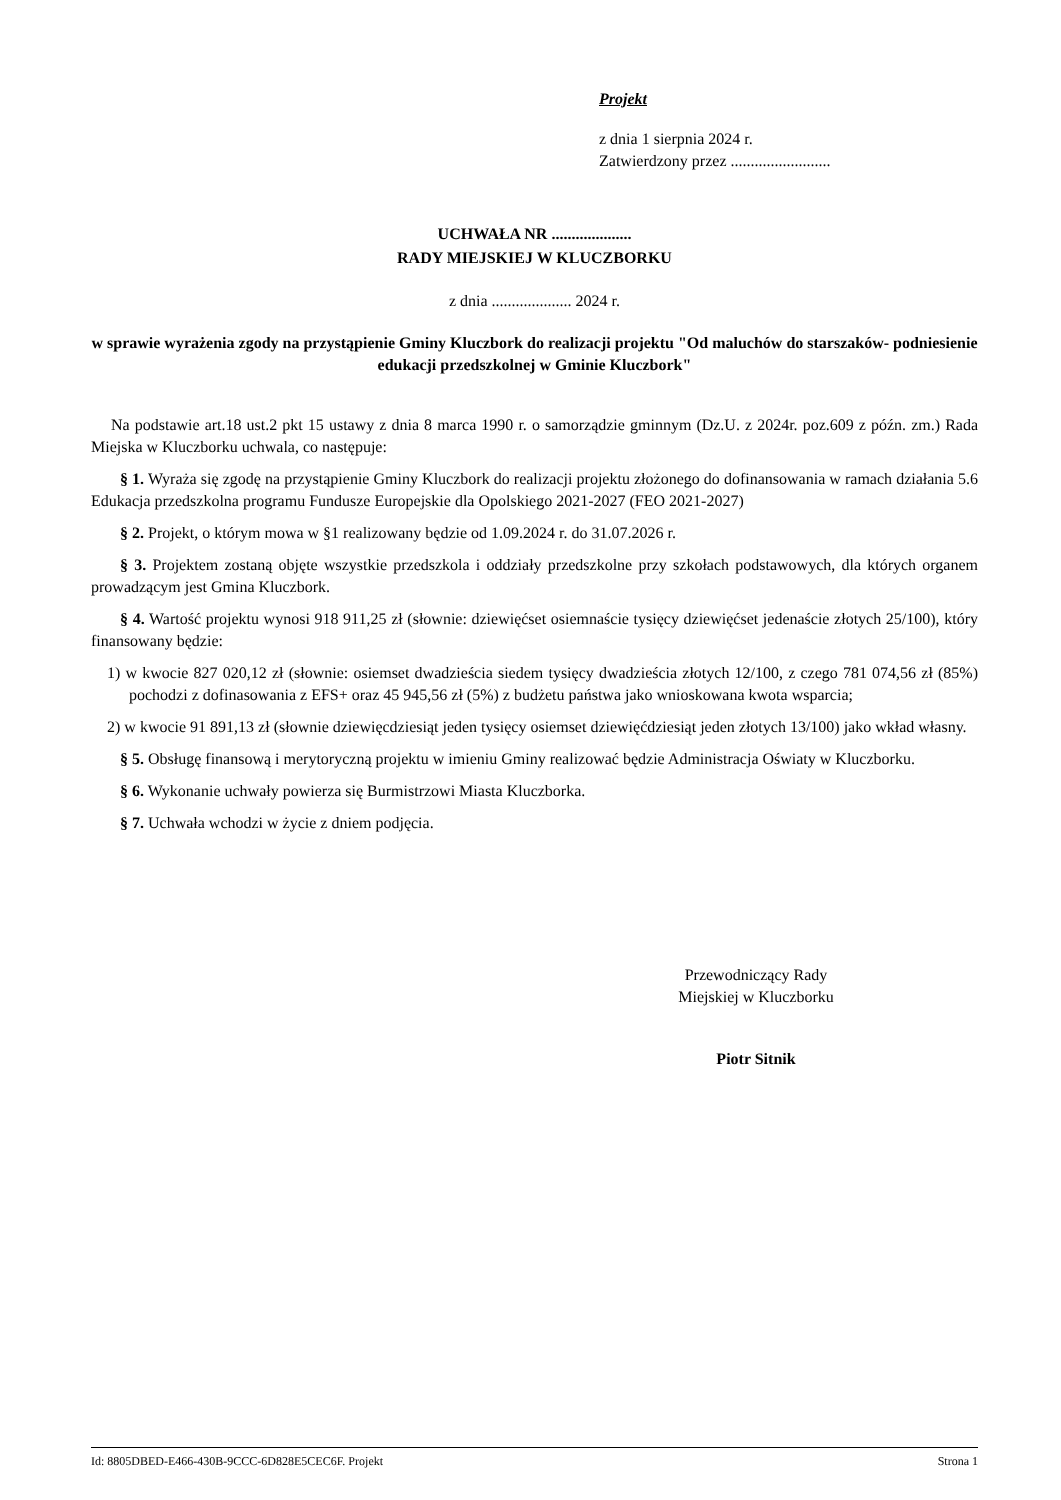Projekt
z dnia 1 sierpnia 2024 r.
Zatwierdzony przez .........................
UCHWAŁA NR ....................
RADY MIEJSKIEJ W KLUCZBORKU
z dnia .................... 2024 r.
w sprawie wyrażenia zgody na przystąpienie Gminy Kluczbork do realizacji projektu "Od maluchów do starszaków- podniesienie edukacji przedszkolnej w Gminie Kluczbork"
Na podstawie art.18 ust.2 pkt 15 ustawy z dnia 8 marca 1990 r. o samorządzie gminnym (Dz.U. z 2024r. poz.609 z późn. zm.) Rada Miejska w Kluczborku uchwala, co następuje:
§ 1. Wyraża się zgodę na przystąpienie Gminy Kluczbork do realizacji projektu złożonego do dofinansowania w ramach działania 5.6 Edukacja przedszkolna programu Fundusze Europejskie dla Opolskiego 2021-2027 (FEO 2021-2027)
§ 2. Projekt, o którym mowa w §1 realizowany będzie od 1.09.2024 r. do 31.07.2026 r.
§ 3. Projektem zostaną objęte wszystkie przedszkola i oddziały przedszkolne przy szkołach podstawowych, dla których organem prowadzącym jest Gmina Kluczbork.
§ 4. Wartość projektu wynosi 918 911,25 zł (słownie: dziewięćset osiemnaście tysięcy dziewięćset jedenaście złotych 25/100), który finansowany będzie:
1) w kwocie 827 020,12 zł (słownie: osiemset dwadzieścia siedem tysięcy dwadzieścia złotych 12/100, z czego 781 074,56 zł (85%) pochodzi z dofinasowania z EFS+ oraz 45 945,56 zł (5%) z budżetu państwa jako wnioskowana kwota wsparcia;
2) w kwocie 91 891,13 zł (słownie dziewięcdziesiąt jeden tysięcy osiemset dziewięćdziesiąt jeden złotych 13/100) jako wkład własny.
§ 5. Obsługę finansową i merytoryczną projektu w imieniu Gminy realizować będzie Administracja Oświaty w Kluczborku.
§ 6. Wykonanie uchwały powierza się Burmistrzowi Miasta Kluczborka.
§ 7. Uchwała wchodzi w życie z dniem podjęcia.
Przewodniczący Rady
Miejskiej w Kluczborku
Piotr Sitnik
Id: 8805DBED-E466-430B-9CCC-6D828E5CEC6F. Projekt Strona 1